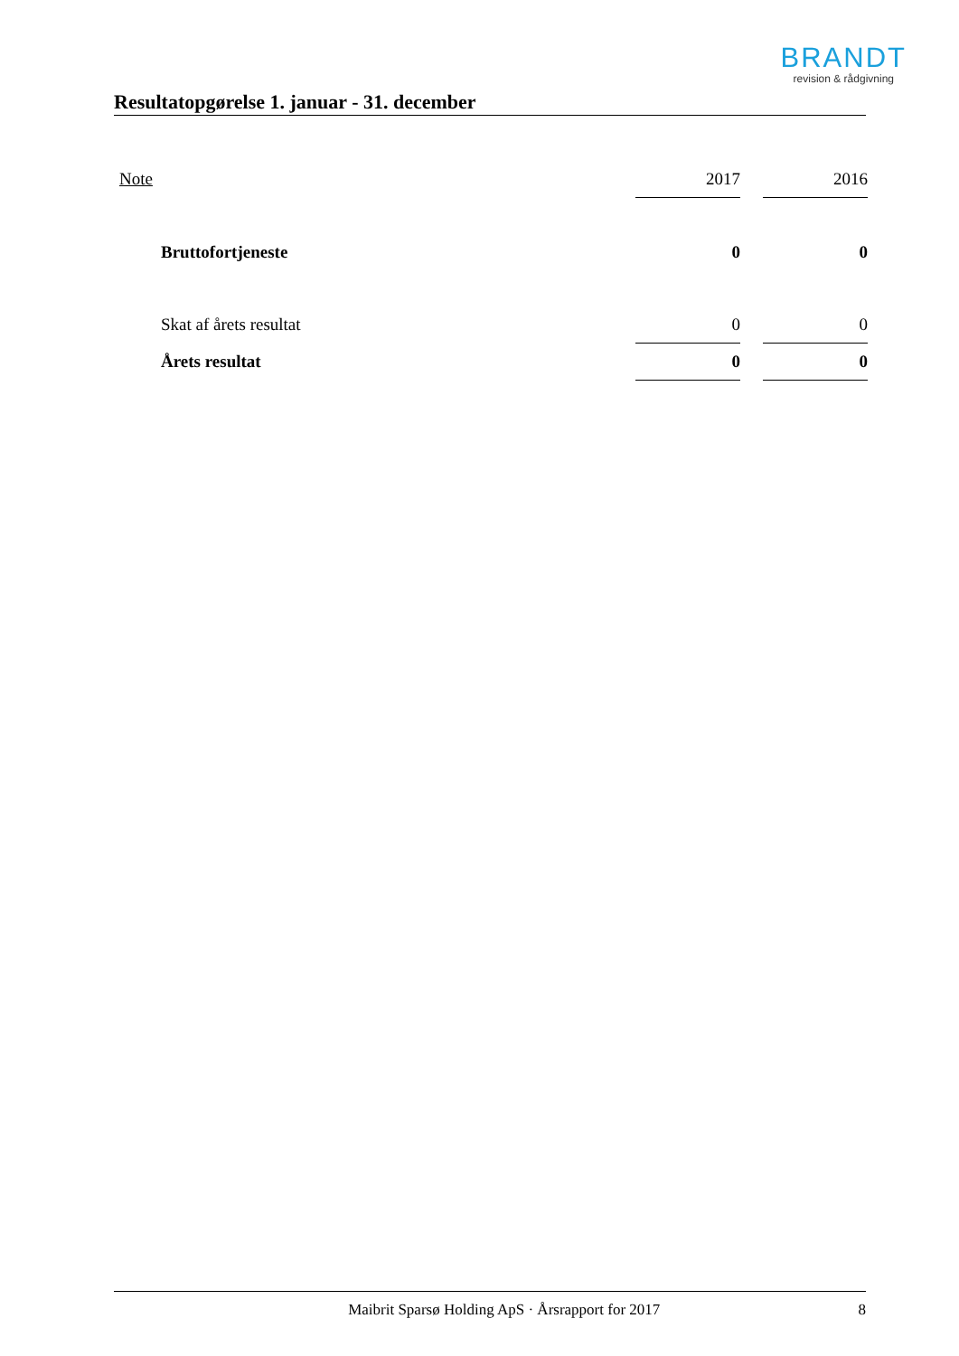BRANDT
revision & rådgivning
Resultatopgørelse 1. januar - 31. december
| Note | 2017 | | 2016 |
| Bruttofortjeneste | 0 | | 0 |
| Skat af årets resultat | 0 | | 0 |
| Årets resultat | 0 | | 0 |
Maibrit Sparsø Holding ApS · Årsrapport for 2017 8